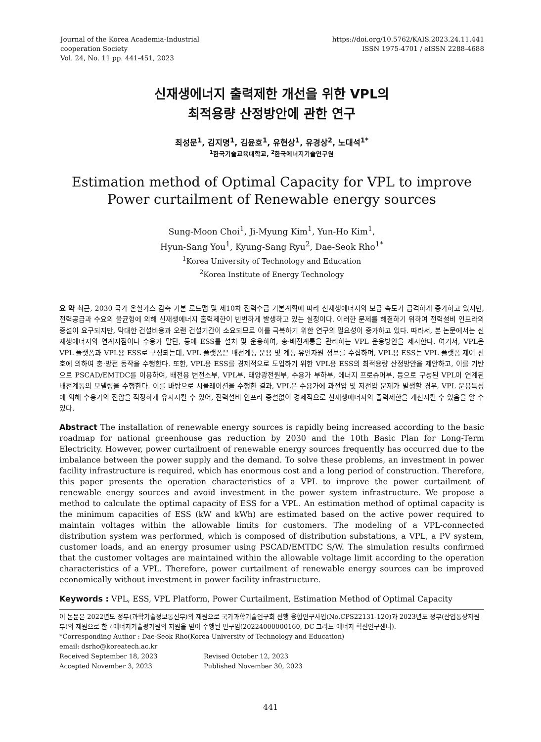Journal of the Korea Academia-Industrial
cooperation Society
Vol. 24, No. 11 pp. 441-451, 2023
https://doi.org/10.5762/KAIS.2023.24.11.441
ISSN 1975-4701 / eISSN 2288-4688
신재생에너지 출력제한 개선을 위한 VPL의
최적용량 산정방안에 관한 연구
최성문<sup>1</sup>, 김지명<sup>1</sup>, 김윤호<sup>1</sup>, 유현상<sup>1</sup>, 유경상<sup>2</sup>, 노대석<sup>1*</sup>
<sup>1</sup> 한국기술교육대학교, <sup>2</sup>한국에너지기술연구원
Estimation method of Optimal Capacity for VPL to improve
Power curtailment of Renewable energy sources
Sung-Moon Choi<sup>1</sup>, Ji-Myung Kim<sup>1</sup>, Yun-Ho Kim<sup>1</sup>,
Hyun-Sang You<sup>1</sup>, Kyung-Sang Ryu<sup>2</sup>, Dae-Seok Rho<sup>1*</sup>
<sup>1</sup> Korea University of Technology and Education
<sup>2</sup> Korea Institute of Energy Technology
요 약 최근, 2030 국가 온실가스 감축 기본 로드맵 및 제10차 전력수급 기본계획에 따라 신재생에너지의 보급 속도가 급격하게 증가하고 있지만, 전력공급과 수요의 불균형에 의해 신재생에너지 출력제한이 빈번하게 발생하고 있는 실정이다. 이러한 문제를 해결하기 위하여 전력설비 인프라의 증설이 요구되지만, 막대한 건설비용과 오랜 건설기간이 소요되므로 이를 극복하기 위한 연구의 필요성이 증가하고 있다. 따라서, 본 논문에서는 신재생에너지의 연계지점이나 수용가 말단, 등에 ESS를 설치 및 운용하여, 송·배전계통을 관리하는 VPL 운용방안을 제시한다. 여기서, VPL은 VPL 플랫폼과 VPL용 ESS로 구성되는데, VPL 플랫폼은 배전계통 운용 및 계통 유연자원 정보를 수집하며, VPL용 ESS는 VPL 플랫폼 제어 신호에 의하여 충·방전 동작을 수행한다. 또한, VPL용 ESS를 경제적으로 도입하기 위한 VPL용 ESS의 최적용량 산정방안을 제안하고, 이를 기반으로 PSCAD/EMTDC를 이용하여, 배전용 변전소부, VPL부, 태양광전원부, 수용가 부하부, 에너지 프로슈머부, 등으로 구성된 VPL이 연계된 배전계통의 모델링을 수행한다. 이를 바탕으로 시뮬레이션을 수행한 결과, VPL은 수용가에 과전압 및 저전압 문제가 발생할 경우, VPL 운용특성에 의해 수용가의 전압을 적정하게 유지시킬 수 있어, 전력설비 인프라 증설없이 경제적으로 신재생에너지의 출력제한을 개선시킬 수 있음을 알 수 있다.
Abstract The installation of renewable energy sources is rapidly being increased according to the basic roadmap for national greenhouse gas reduction by 2030 and the 10th Basic Plan for Long-Term Electricity. However, power curtailment of renewable energy sources frequently has occurred due to the imbalance between the power supply and the demand. To solve these problems, an investment in power facility infrastructure is required, which has enormous cost and a long period of construction. Therefore, this paper presents the operation characteristics of a VPL to improve the power curtailment of renewable energy sources and avoid investment in the power system infrastructure. We propose a method to calculate the optimal capacity of ESS for a VPL. An estimation method of optimal capacity is the minimum capacities of ESS (kW and kWh) are estimated based on the active power required to maintain voltages within the allowable limits for customers. The modeling of a VPL-connected distribution system was performed, which is composed of distribution substations, a VPL, a PV system, customer loads, and an energy prosumer using PSCAD/EMTDC S/W. The simulation results confirmed that the customer voltages are maintained within the allowable voltage limit according to the operation characteristics of a VPL. Therefore, power curtailment of renewable energy sources can be improved economically without investment in power facility infrastructure.
Keywords : VPL, ESS, VPL Platform, Power Curtailment, Estimation Method of Optimal Capacity
이 논문은 2022년도 정부(과학기술정보통신부)의 재원으로 국가과학기술연구회 선행 융합연구사업(No.CPS22131-120)과 2023년도 정부(산업통상자원부)의 재원으로 한국에너지기술평가원의 지원을 받아 수행된 연구임(20224000000160, DC 그리드 에너지 혁신연구센터).
*Corresponding Author : Dae-Seok Rho(Korea University of Technology and Education)
email: dsrho@koreatech.ac.kr
Received September 18, 2023
Revised October 12, 2023
Accepted November 3, 2023
Published November 30, 2023
441